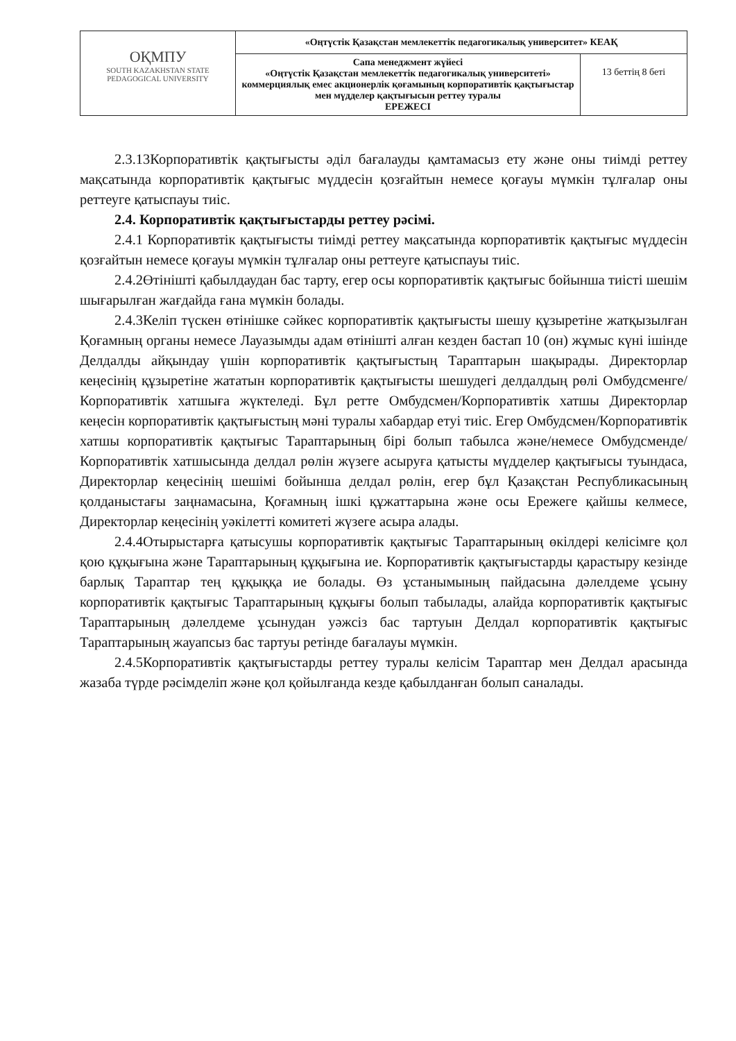| ОҚМПУ SOUTH KAZAKHSTAN STATE PEDAGOGICAL UNIVERSITY | «Оңтүстік Қазақстан мемлекеттік педагогикалық университет» КЕАҚ | |
| | Сапа менеджмент жүйесі «Оңтүстік Қазақстан мемлекеттік педагогикалық университеті» коммерциялық емес акционерлік қоғамының корпоративтік қақтығыстар мен мүдделер қақтығысын реттеу туралы ЕРЕЖЕСІ | 13 беттің 8 беті |
2.3.13Корпоративтік қақтығысты әділ бағалауды қамтамасыз ету және оны тиімді реттеу мақсатында корпоративтік қақтығыс мүддесін қозғайтын немесе қоғауы мүмкін тұлғалар оны реттеуге қатыспауы тиіс.
2.4. Корпоративтік қақтығыстарды реттеу рәсімі.
2.4.1 Корпоративтік қақтығысты тиімді реттеу мақсатында корпоративтік қақтығыс мүддесін қозғайтын немесе қоғауы мүмкін тұлғалар оны реттеуге қатыспауы тиіс.
2.4.2Өтінішті қабылдаудан бас тарту, егер осы корпоративтік қақтығыс бойынша тиісті шешім шығарылған жағдайда ғана мүмкін болады.
2.4.3Келіп түскен өтінішке сәйкес корпоративтік қақтығысты шешу құзыретіне жатқызылған Қоғамның органы немесе Лауазымды адам өтінішті алған кезден бастап 10 (он) жұмыс күні ішінде Делдалды айқындау үшін корпоративтік қақтығыстың Тараптарын шақырады. Директорлар кеңесінің құзыретіне жататын корпоративтік қақтығысты шешудегі делдалдың рөлі Омбудсменге/Корпоративтік хатшыға жүктеледі. Бұл ретте Омбудсмен/Корпоративтік хатшы Директорлар кеңесін корпоративтік қақтығыстың мәні туралы хабардар етуі тиіс. Егер Омбудсмен/Корпоративтік хатшы корпоративтік қақтығыс Тараптарының бірі болып табылса және/немесе Омбудсменде/Корпоративтік хатшысында делдал рөлін жүзеге асыруға қатысты мүдделер қақтығысы туындаса, Директорлар кеңесінің шешімі бойынша делдал рөлін, егер бұл Қазақстан Республикасының қолданыстағы заңнамасына, Қоғамның ішкі құжаттарына және осы Ережеге қайшы келмесе, Директорлар кеңесінің уәкілетті комитеті жүзеге асыра алады.
2.4.4Отырыстарға қатысушы корпоративтік қақтығыс Тараптарының өкілдері келісімге қол қою құқығына және Тараптарының құқығына ие. Корпоративтік қақтығыстарды қарастыру кезінде барлық Тараптар тең құқыққа ие болады. Өз ұстанымының пайдасына дәлелдеме ұсыну корпоративтік қақтығыс Тараптарының құқығы болып табылады, алайда корпоративтік қақтығыс Тараптарының дәлелдеме ұсынудан уәжсіз бас тартуын Делдал корпоративтік қақтығыс Тараптарының жауапсыз бас тартуы ретінде бағалауы мүмкін.
2.4.5Корпоративтік қақтығыстарды реттеу туралы келісім Тараптар мен Делдал арасында жазаба түрде рәсімделіп және қол қойылғанда кезде қабылданған болып саналады.